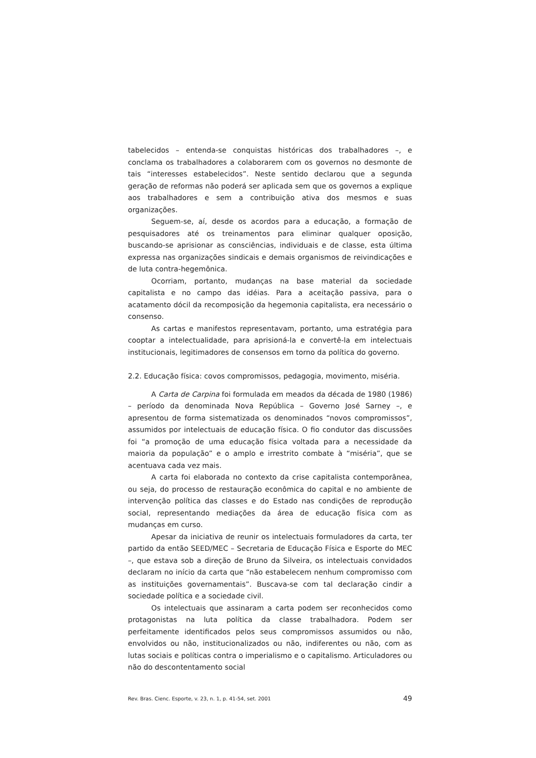tabelecidos – entenda-se conquistas históricas dos trabalhadores –, e conclama os trabalhadores a colaborarem com os governos no desmonte de tais “interesses estabelecidos”. Neste sentido declarou que a segunda geração de reformas não poderá ser aplicada sem que os governos a explique aos trabalhadores e sem a contribuição ativa dos mesmos e suas organizações.
Seguem-se, aí, desde os acordos para a educação, a formação de pesquisadores até os treinamentos para eliminar qualquer oposição, buscando-se aprisionar as consciências, individuais e de classe, esta última expressa nas organizações sindicais e demais organismos de reivindicações e de luta contra-hegemônica.
Ocorriam, portanto, mudanças na base material da sociedade capitalista e no campo das idéias. Para a aceitação passiva, para o acatamento dócil da recomposição da hegemonia capitalista, era necessário o consenso.
As cartas e manifestos representavam, portanto, uma estratégia para cooptar a intelectualidade, para aprisioná-la e convertê-la em intelectuais institucionais, legitimadores de consensos em torno da política do governo.
2.2. Educação física: covos compromissos, pedagogia, movimento, miséria.
A Carta de Carpina foi formulada em meados da década de 1980 (1986) – período da denominada Nova República – Governo José Sarney –, e apresentou de forma sistematizada os denominados “novos compromissos”, assumidos por intelectuais de educação física. O fio condutor das discussões foi “a promoção de uma educação física voltada para a necessidade da maioria da população” e o amplo e irrestrito combate à “miséria”, que se acentuava cada vez mais.
A carta foi elaborada no contexto da crise capitalista contemporânea, ou seja, do processo de restauração econômica do capital e no ambiente de intervenção política das classes e do Estado nas condições de reprodução social, representando mediações da área de educação física com as mudanças em curso.
Apesar da iniciativa de reunir os intelectuais formuladores da carta, ter partido da então SEED/MEC – Secretaria de Educação Física e Esporte do MEC –, que estava sob a direção de Bruno da Silveira, os intelectuais convidados declaram no início da carta que “não estabelecem nenhum compromisso com as instituições governamentais”. Buscava-se com tal declaração cindir a sociedade política e a sociedade civil.
Os intelectuais que assinaram a carta podem ser reconhecidos como protagonistas na luta política da classe trabalhadora. Podem ser perfeitamente identificados pelos seus compromissos assumidos ou não, envolvidos ou não, institucionalizados ou não, indiferentes ou não, com as lutas sociais e políticas contra o imperialismo e o capitalismo. Articuladores ou não do descontentamento social
Rev. Bras. Cienc. Esporte, v. 23, n. 1, p. 41-54, set. 2001 49